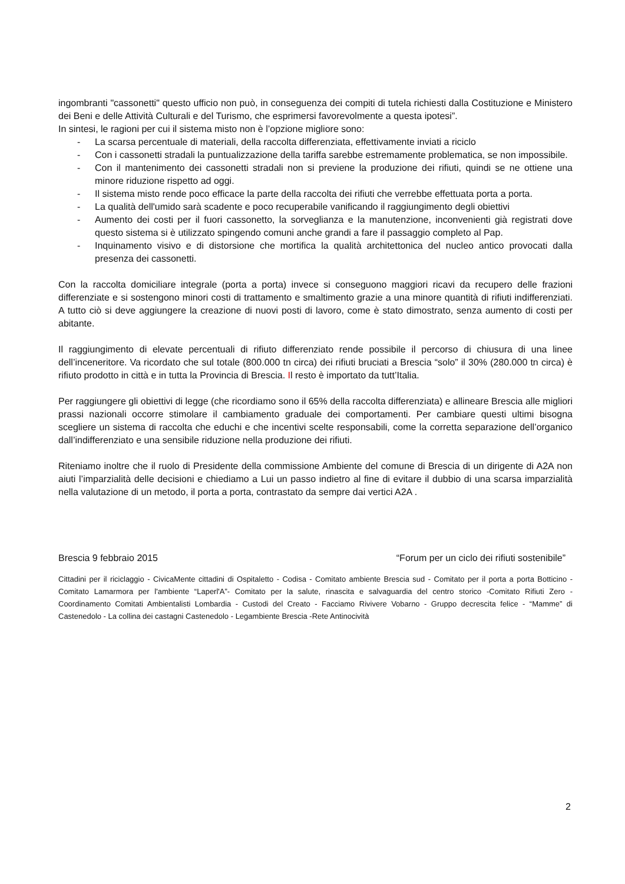ingombranti "cassonetti" questo ufficio non può, in conseguenza dei compiti di tutela richiesti dalla Costituzione e Ministero dei Beni e delle Attività Culturali e del Turismo, che esprimersi favorevolmente a questa ipotesi”.
In sintesi, le ragioni per cui il sistema misto non è l’opzione migliore sono:
- La scarsa percentuale di materiali, della raccolta differenziata, effettivamente inviati a riciclo
- Con i cassonetti stradali la puntualizzazione della tariffa sarebbe estremamente problematica, se non impossibile.
- Con il mantenimento dei cassonetti stradali non si previene la produzione dei rifiuti, quindi se ne ottiene una minore riduzione rispetto ad oggi.
- Il sistema misto rende poco efficace la parte della raccolta dei rifiuti che verrebbe effettuata porta a porta.
- La qualità dell'umido sarà scadente e poco recuperabile vanificando il raggiungimento degli obiettivi
- Aumento dei costi per il fuori cassonetto, la sorveglianza e la manutenzione, inconvenienti già registrati dove questo sistema si è utilizzato spingendo comuni anche grandi a fare il passaggio completo al Pap.
- Inquinamento visivo e di distorsione che mortifica la qualità architettonica del nucleo antico provocati dalla presenza dei cassonetti.
Con la raccolta domiciliare integrale (porta a porta) invece si conseguono maggiori ricavi da recupero delle frazioni differenziate e si sostengono minori costi di trattamento e smaltimento grazie a una minore quantità di rifiuti indifferenziati. A tutto ciò si deve aggiungere la creazione di nuovi posti di lavoro, come è stato dimostrato, senza aumento di costi per abitante.
Il raggiungimento di elevate percentuali di rifiuto differenziato rende possibile il percorso di chiusura di una linee dell’inceneritore. Va ricordato che sul totale (800.000 tn circa) dei rifiuti bruciati a Brescia “solo” il 30% (280.000 tn circa) è rifiuto prodotto in città e in tutta la Provincia di Brescia. Il resto è importato da tutt’Italia.
Per raggiungere gli obiettivi di legge (che ricordiamo sono il 65% della raccolta differenziata) e allineare Brescia alle migliori prassi nazionali occorre stimolare il cambiamento graduale dei comportamenti. Per cambiare questi ultimi bisogna scegliere un sistema di raccolta che educhi e che incentivi scelte responsabili, come la corretta separazione dell’organico dall’indifferenziato e una sensibile riduzione nella produzione dei rifiuti.
Riteniamo inoltre che il ruolo di Presidente della commissione Ambiente del comune di Brescia di un dirigente di A2A non aiuti l’imparzialità delle decisioni e chiediamo a Lui un passo indietro al fine di evitare il dubbio di una scarsa imparzialità nella valutazione di un metodo, il porta a porta, contrastato da sempre dai vertici A2A .
Brescia 9 febbraio 2015 “Forum per un ciclo dei rifiuti sostenibile”
Cittadini per il riciclaggio - CivicaMente cittadini di Ospitaletto - Codisa - Comitato ambiente Brescia sud - Comitato per il porta a porta Botticino - Comitato Lamarmora per l'ambiente “Laperl'A”- Comitato per la salute, rinascita e salvaguardia del centro storico -Comitato Rifiuti Zero - Coordinamento Comitati Ambientalisti Lombardia - Custodi del Creato - Facciamo Rivivere Vobarno - Gruppo decrescita felice - “Mamme” di Castenedolo - La collina dei castagni Castenedolo - Legambiente Brescia -Rete Antinocività
2